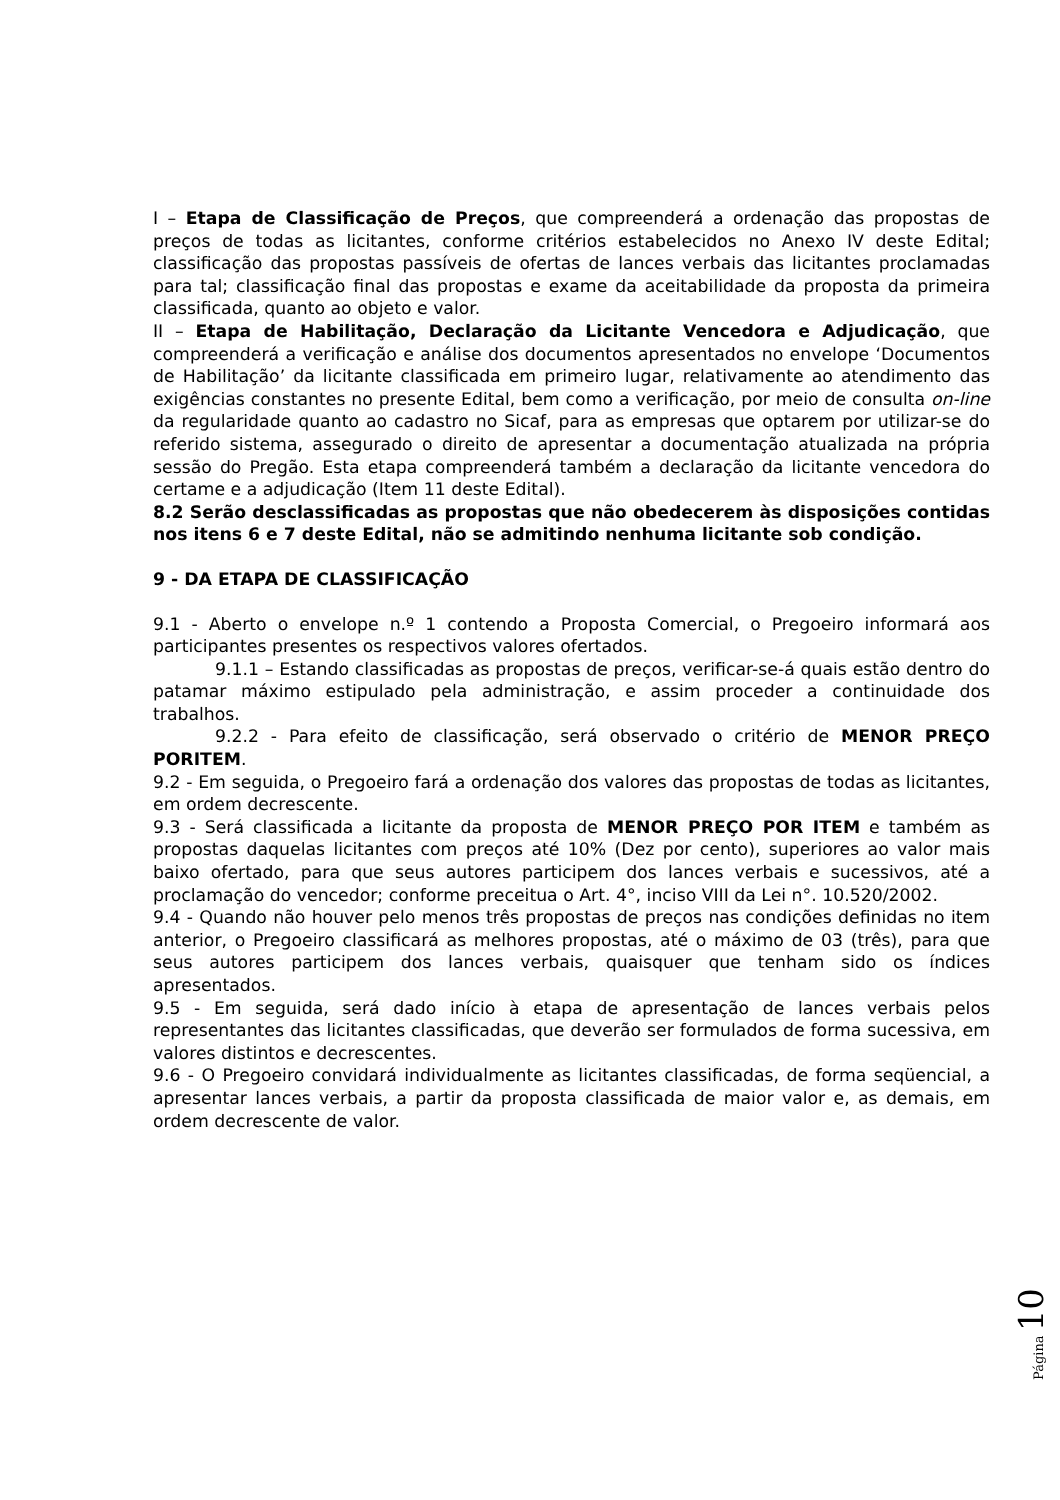I – Etapa de Classificação de Preços, que compreenderá a ordenação das propostas de preços de todas as licitantes, conforme critérios estabelecidos no Anexo IV deste Edital; classificação das propostas passíveis de ofertas de lances verbais das licitantes proclamadas para tal; classificação final das propostas e exame da aceitabilidade da proposta da primeira classificada, quanto ao objeto e valor.
II – Etapa de Habilitação, Declaração da Licitante Vencedora e Adjudicação, que compreenderá a verificação e análise dos documentos apresentados no envelope ‘Documentos de Habilitação’ da licitante classificada em primeiro lugar, relativamente ao atendimento das exigências constantes no presente Edital, bem como a verificação, por meio de consulta on-line da regularidade quanto ao cadastro no Sicaf, para as empresas que optarem por utilizar-se do referido sistema, assegurado o direito de apresentar a documentação atualizada na própria sessão do Pregão. Esta etapa compreenderá também a declaração da licitante vencedora do certame e a adjudicação (Item 11 deste Edital).
8.2 Serão desclassificadas as propostas que não obedecerem às disposições contidas nos itens 6 e 7 deste Edital, não se admitindo nenhuma licitante sob condição.
9 - DA ETAPA DE CLASSIFICAÇÃO
9.1 - Aberto o envelope n.º 1 contendo a Proposta Comercial, o Pregoeiro informará aos participantes presentes os respectivos valores ofertados.
9.1.1 – Estando classificadas as propostas de preços, verificar-se-á quais estão dentro do patamar máximo estipulado pela administração, e assim proceder a continuidade dos trabalhos.
9.2.2 - Para efeito de classificação, será observado o critério de MENOR PREÇO PORITEM.
9.2 - Em seguida, o Pregoeiro fará a ordenação dos valores das propostas de todas as licitantes, em ordem decrescente.
9.3 - Será classificada a licitante da proposta de MENOR PREÇO POR ITEM e também as propostas daquelas licitantes com preços até 10% (Dez por cento), superiores ao valor mais baixo ofertado, para que seus autores participem dos lances verbais e sucessivos, até a proclamação do vencedor; conforme preceitua o Art. 4°, inciso VIII da Lei n°. 10.520/2002.
9.4 - Quando não houver pelo menos três propostas de preços nas condições definidas no item anterior, o Pregoeiro classificará as melhores propostas, até o máximo de 03 (três), para que seus autores participem dos lances verbais, quaisquer que tenham sido os índices apresentados.
9.5 - Em seguida, será dado início à etapa de apresentação de lances verbais pelos representantes das licitantes classificadas, que deverão ser formulados de forma sucessiva, em valores distintos e decrescentes.
9.6 - O Pregoeiro convidará individualmente as licitantes classificadas, de forma seqüencial, a apresentar lances verbais, a partir da proposta classificada de maior valor e, as demais, em ordem decrescente de valor.
Página 10